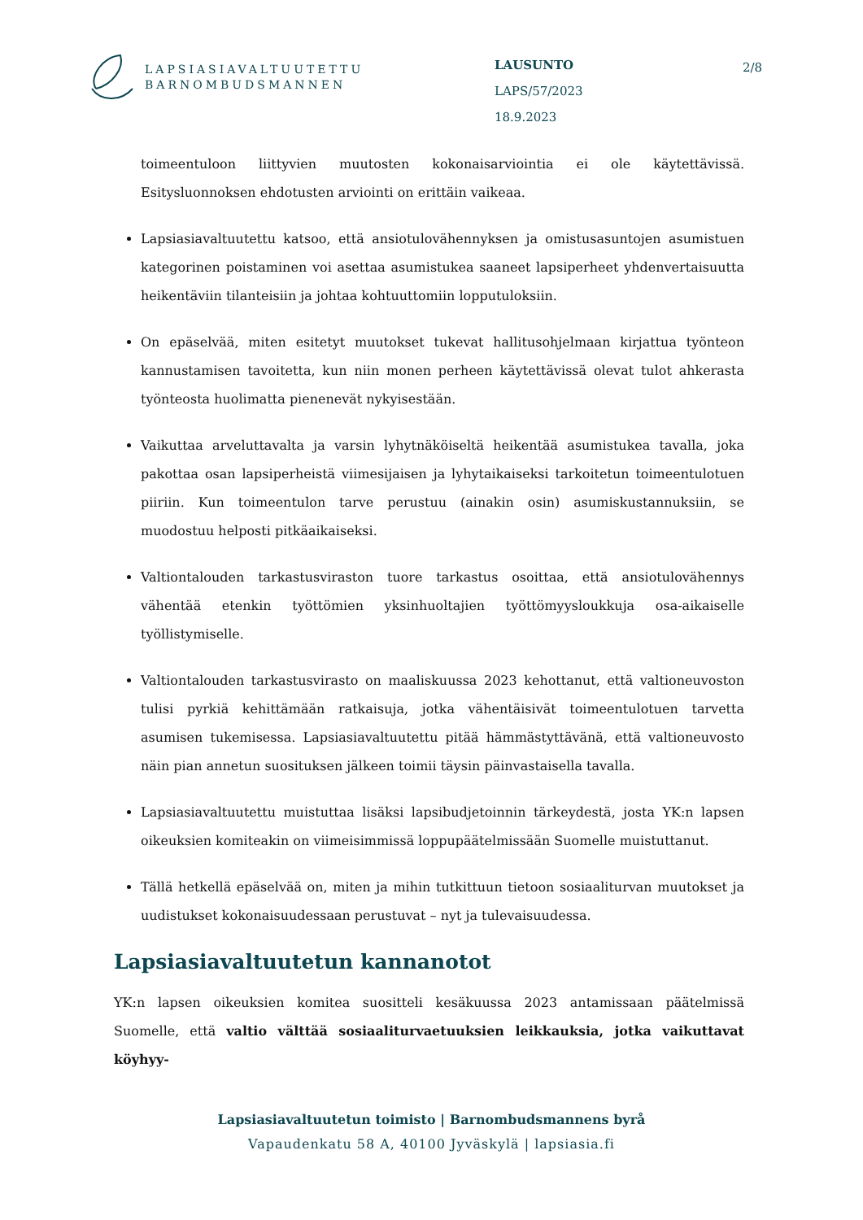LAPSIASIAVALTUUTETTU
BARNOMBUDSMANNEN
LAUSUNTO
LAPS/57/2023
18.9.2023
2/8
toimeentuloon liittyvien muutosten kokonaisarviointia ei ole käytettävissä. Esitysluonnoksen ehdotusten arviointi on erittäin vaikeaa.
Lapsiasiavaltuutettu katsoo, että ansiotulovähennyksen ja omistusasuntojen asumistuen kategorinen poistaminen voi asettaa asumistukea saaneet lapsiperheet yhdenvertaisuutta heikentäviin tilanteisiin ja johtaa kohtuuttomiin lopputuloksiin.
On epäselvää, miten esitetyt muutokset tukevat hallitusohjelmaan kirjattua työnteon kannustamisen tavoitetta, kun niin monen perheen käytettävissä olevat tulot ahkerasta työnteosta huolimatta pienenevät nykyisestään.
Vaikuttaa arveluttavalta ja varsin lyhytnäköiseltä heikentää asumistukea tavalla, joka pakottaa osan lapsiperheistä viimesijaisen ja lyhytaikaiseksi tarkoitetun toimeentulotuen piiriin. Kun toimeentulon tarve perustuu (ainakin osin) asumiskustannuksiin, se muodostuu helposti pitkäaikaiseksi.
Valtiontalouden tarkastusviraston tuore tarkastus osoittaa, että ansiotulovähennys vähentää etenkin työttömien yksinhuoltajien työttömyysloukkuja osa-aikaiselle työllistymiselle.
Valtiontalouden tarkastusvirasto on maaliskuussa 2023 kehottanut, että valtioneuvoston tulisi pyrkiä kehittämään ratkaisuja, jotka vähentäisivät toimeentulotuen tarvetta asumisen tukemisessa. Lapsiasiavaltuutettu pitää hämmästyttävänä, että valtioneuvosto näin pian annetun suosituksen jälkeen toimii täysin päinvastaisella tavalla.
Lapsiasiavaltuutettu muistuttaa lisäksi lapsibudjetoinnin tärkeydestä, josta YK:n lapsen oikeuksien komiteakin on viimeisimmissä loppupäätelmissään Suomelle muistuttanut.
Tällä hetkellä epäselvää on, miten ja mihin tutkittuun tietoon sosiaaliturvan muutokset ja uudistukset kokonaisuudessaan perustuvat – nyt ja tulevaisuudessa.
Lapsiasiavaltuutetun kannanotot
YK:n lapsen oikeuksien komitea suositteli kesäkuussa 2023 antamissaan päätelmissä Suomelle, että valtio välttää sosiaaliturvaetuuksien leikkauksia, jotka vaikuttavat köyhyy-
Lapsiasiavaltuutetun toimisto | Barnombudsmannens byrå
Vapaudenkatu 58 A, 40100 Jyväskylä | lapsiasia.fi